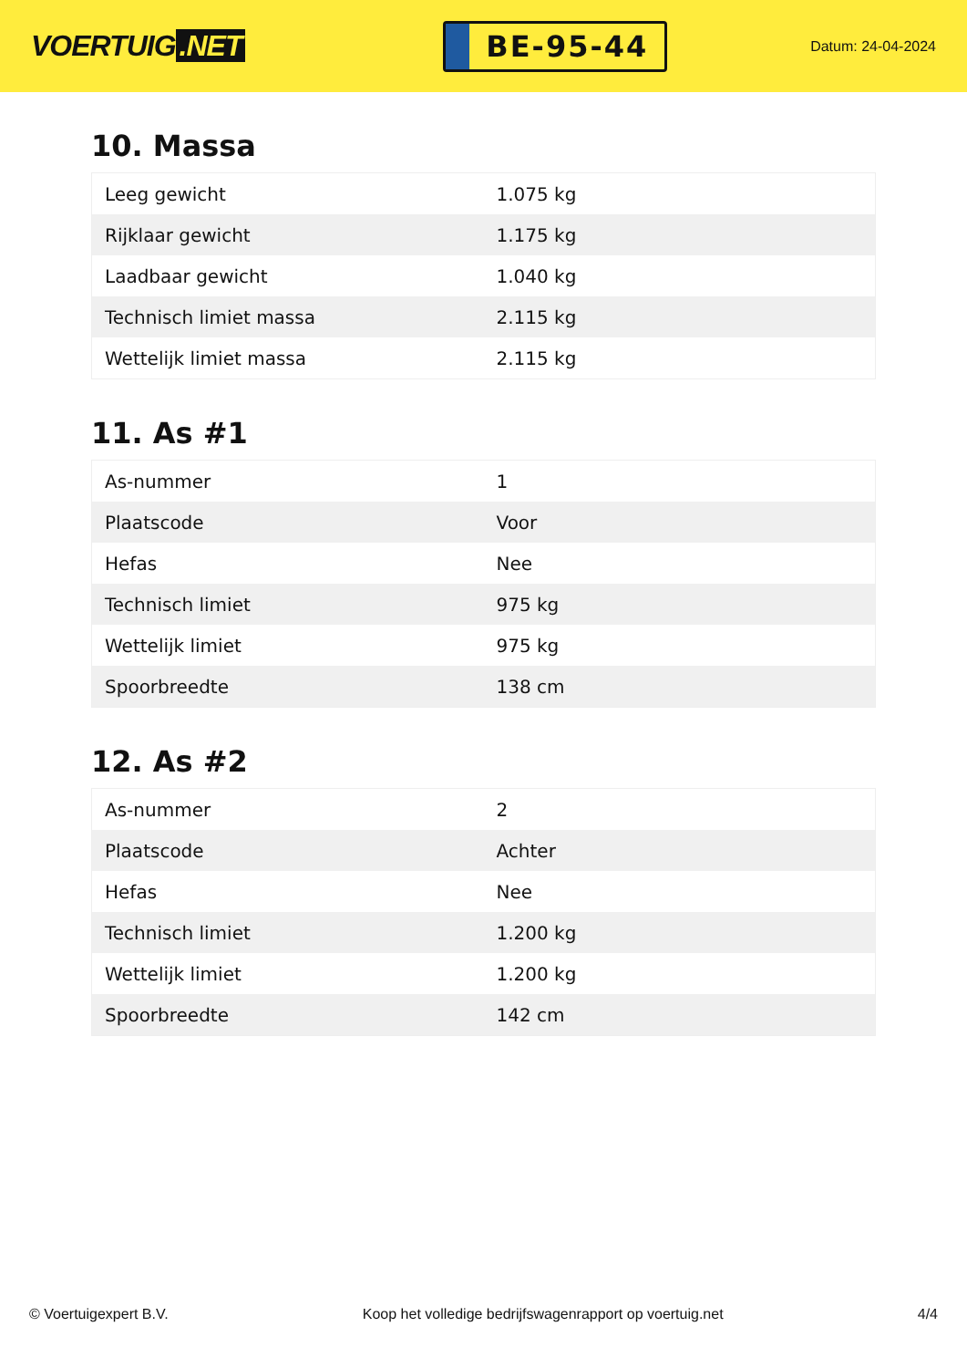VOERTUIG.NET
BE-95-44
Datum: 24-04-2024
10. Massa
| Leeg gewicht | 1.075 kg |
| Rijklaar gewicht | 1.175 kg |
| Laadbaar gewicht | 1.040 kg |
| Technisch limiet massa | 2.115 kg |
| Wettelijk limiet massa | 2.115 kg |
11. As #1
| As-nummer | 1 |
| Plaatscode | Voor |
| Hefas | Nee |
| Technisch limiet | 975 kg |
| Wettelijk limiet | 975 kg |
| Spoorbreedte | 138 cm |
12. As #2
| As-nummer | 2 |
| Plaatscode | Achter |
| Hefas | Nee |
| Technisch limiet | 1.200 kg |
| Wettelijk limiet | 1.200 kg |
| Spoorbreedte | 142 cm |
© Voertuigexpert B.V. Koop het volledige bedrijfswagenrapport op voertuig.net 4/4